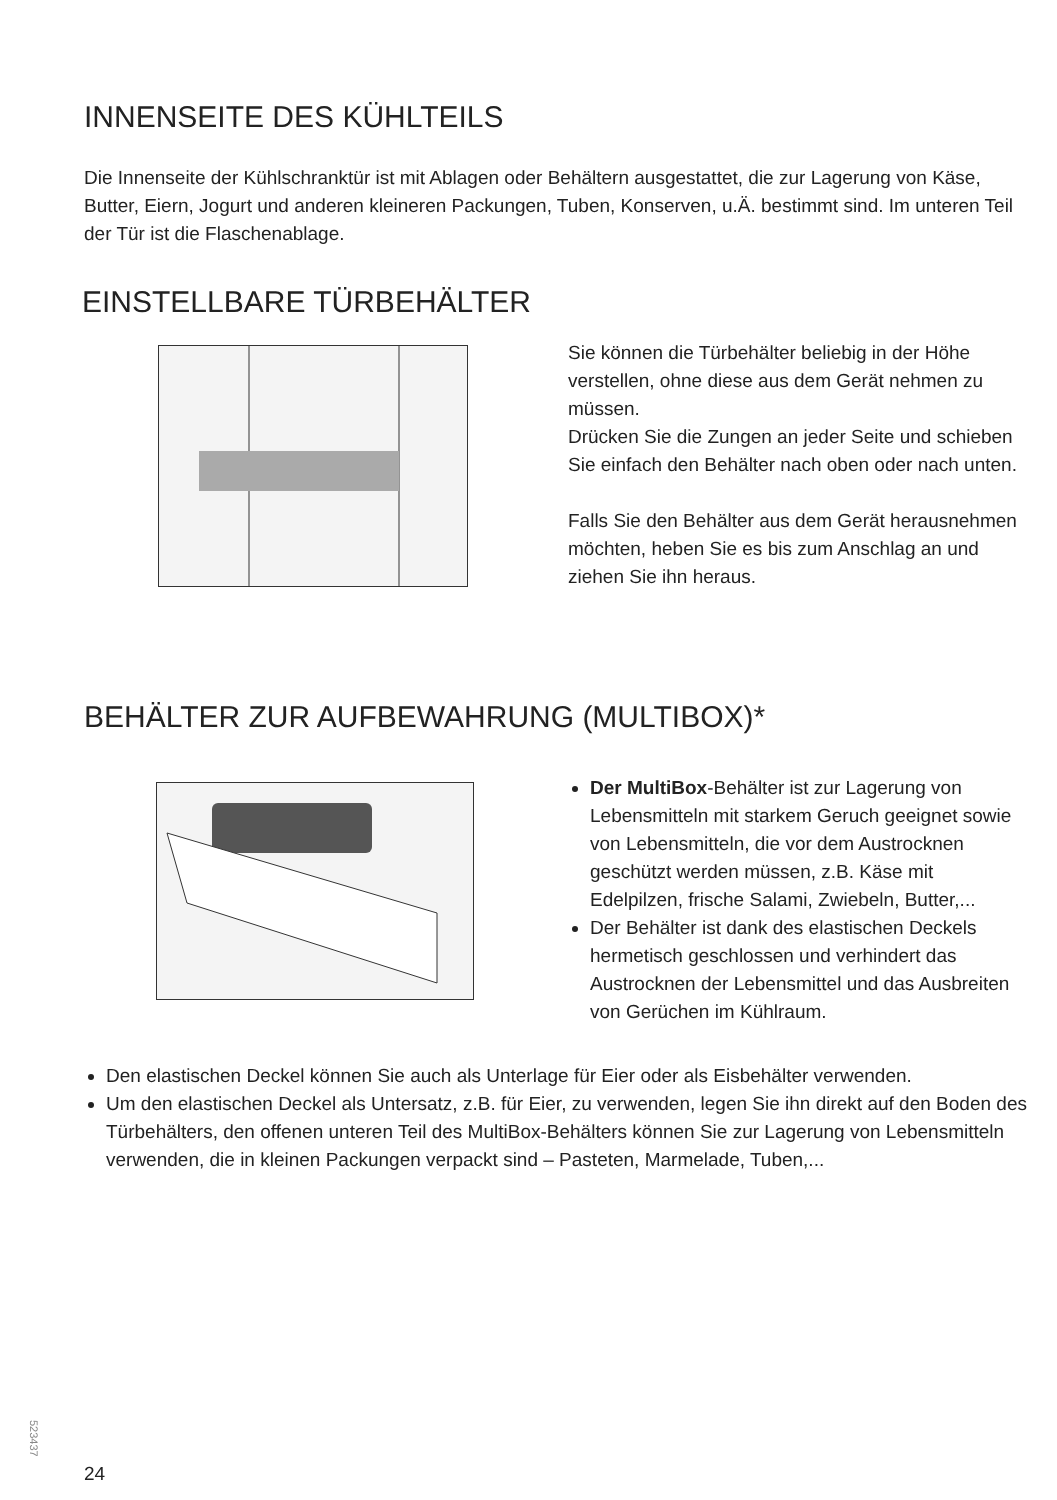INNENSEITE DES KÜHLTEILS
Die Innenseite der Kühlschranktür ist mit Ablagen oder Behältern ausgestattet, die zur Lagerung von Käse, Butter, Eiern, Jogurt und anderen kleineren Packungen, Tuben, Konserven, u.Ä. bestimmt sind. Im unteren Teil der Tür ist die Flaschenablage.
EINSTELLBARE TÜRBEHÄLTER
Sie können die Türbehälter beliebig in der Höhe verstellen, ohne diese aus dem Gerät nehmen zu müssen.
Drücken Sie die Zungen an jeder Seite und schieben Sie einfach den Behälter nach oben oder nach unten.
Falls Sie den Behälter aus dem Gerät herausnehmen möchten, heben Sie es bis zum Anschlag an und ziehen Sie ihn heraus.
BEHÄLTER ZUR AUFBEWAHRUNG (MULTIBOX)*
Der MultiBox-Behälter ist zur Lagerung von Lebensmitteln mit starkem Geruch geeignet sowie von Lebensmitteln, die vor dem Austrocknen geschützt werden müssen, z.B. Käse mit Edelpilzen, frische Salami, Zwiebeln, Butter,...
Der Behälter ist dank des elastischen Deckels hermetisch geschlossen und verhindert das Austrocknen der Lebensmittel und das Ausbreiten von Gerüchen im Kühlraum.
Den elastischen Deckel können Sie auch als Unterlage für Eier oder als Eisbehälter verwenden.
Um den elastischen Deckel als Untersatz, z.B. für Eier, zu verwenden, legen Sie ihn direkt auf den Boden des Türbehälters, den offenen unteren Teil des MultiBox-Behälters können Sie zur Lagerung von Lebensmitteln verwenden, die in kleinen Packungen verpackt sind – Pasteten, Marmelade, Tuben,...
523437
24